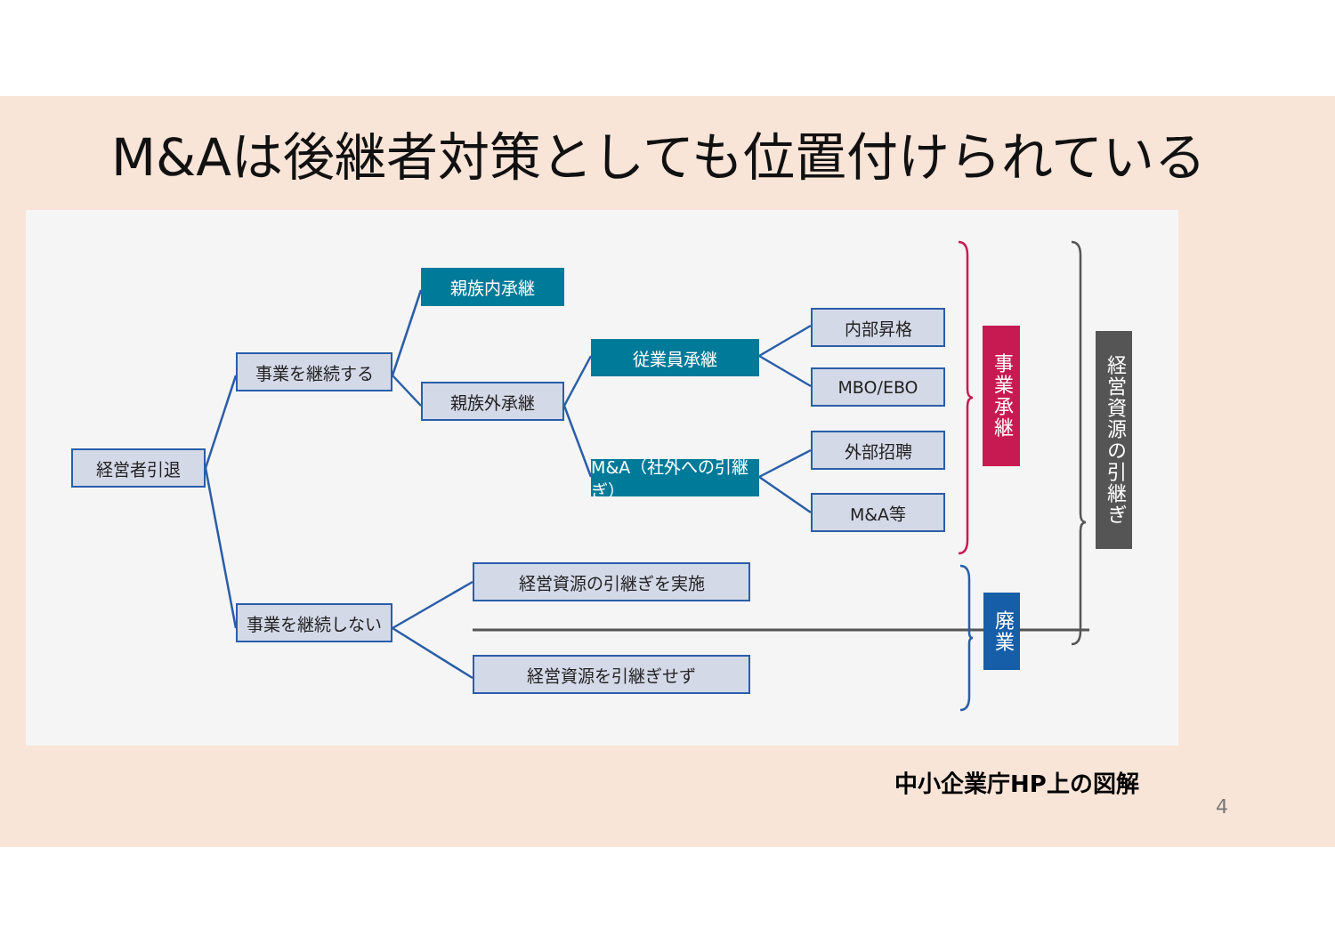M&Aは後継者対策としても位置付けられている
経営者引退
事業を継続する
事業を継続しない
親族内承継
親族外承継
従業員承継
M&A（社外への引継ぎ）
内部昇格
MBO/EBO
外部招聘
M&A等
経営資源の引継ぎを実施
経営資源を引継ぎせず
事業承継
廃業
経営資源の引継ぎ
中小企業庁HP上の図解
4